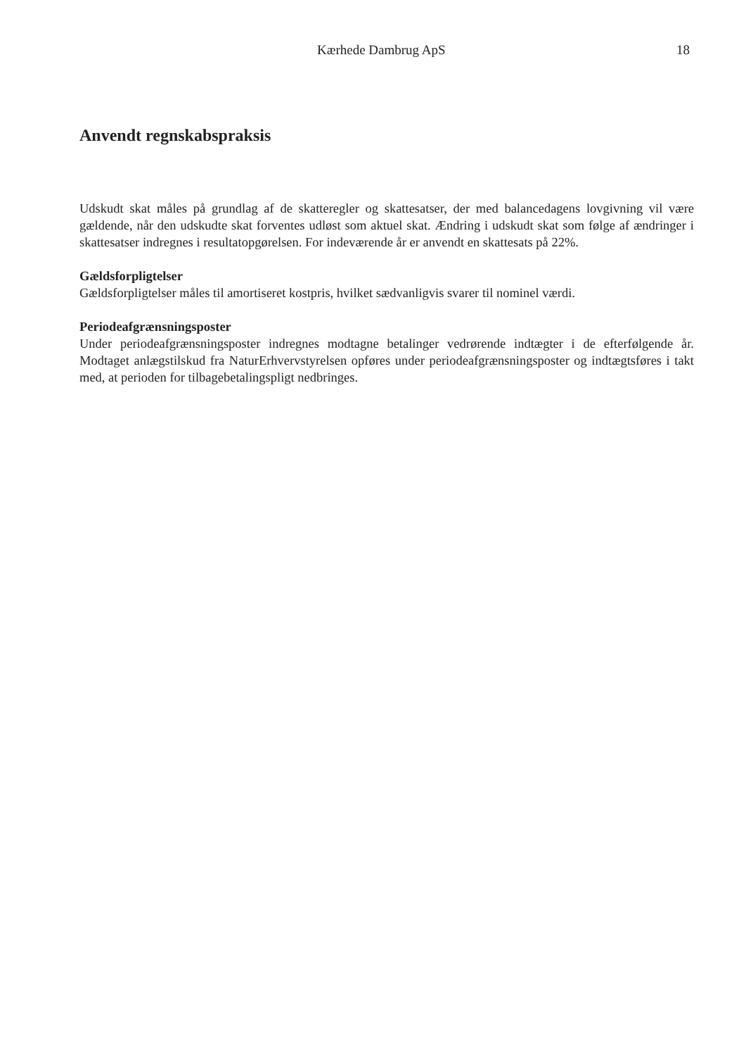Kærhede Dambrug ApS 18
Anvendt regnskabspraksis
Udskudt skat måles på grundlag af de skatteregler og skattesatser, der med balancedagens lovgivning vil være gældende, når den udskudte skat forventes udløst som aktuel skat. Ændring i udskudt skat som følge af ændringer i skattesatser indregnes i resultatopgørelsen. For indeværende år er anvendt en skattesats på 22%.
Gældsforpligtelser
Gældsforpligtelser måles til amortiseret kostpris, hvilket sædvanligvis svarer til nominel værdi.
Periodeafgrænsningsposter
Under periodeafgrænsningsposter indregnes modtagne betalinger vedrørende indtægter i de efterfølgende år. Modtaget anlægstilskud fra NaturErhvervstyrelsen opføres under periodeafgrænsningsposter og indtægtsføres i takt med, at perioden for tilbagebetalingspligt nedbringes.